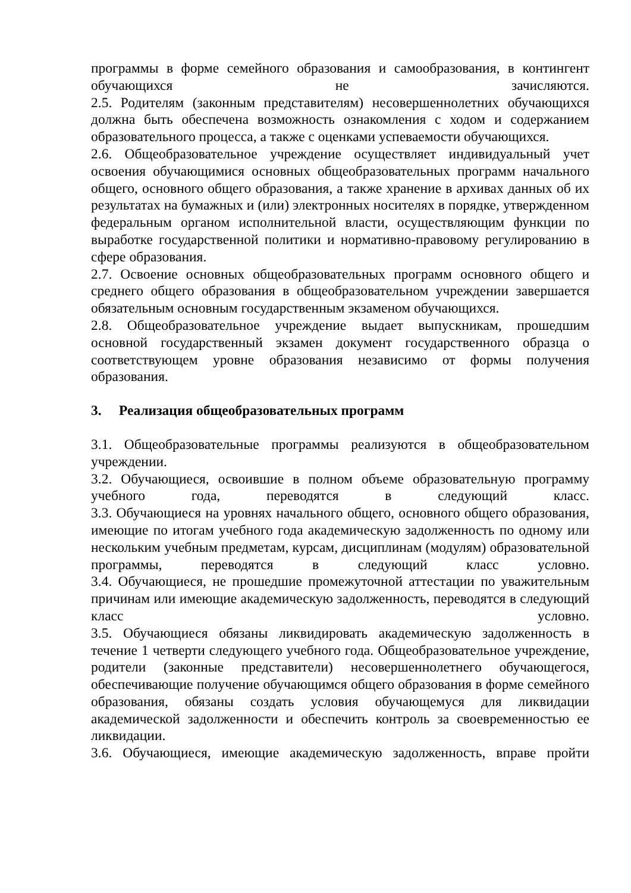программы в форме семейного образования и самообразования, в контингент обучающихся не зачисляются.
2.5. Родителям (законным представителям) несовершеннолетних обучающихся должна быть обеспечена возможность ознакомления с ходом и содержанием образовательного процесса, а также с оценками успеваемости обучающихся.
2.6. Общеобразовательное учреждение осуществляет индивидуальный учет освоения обучающимися основных общеобразовательных программ начального общего, основного общего образования, а также хранение в архивах данных об их результатах на бумажных и (или) электронных носителях в порядке, утвержденном федеральным органом исполнительной власти, осуществляющим функции по выработке государственной политики и нормативно-правовому регулированию в сфере образования.
2.7. Освоение основных общеобразовательных программ основного общего и среднего общего образования в общеобразовательном учреждении завершается обязательным основным государственным экзаменом обучающихся.
2.8. Общеобразовательное учреждение выдает выпускникам, прошедшим основной государственный экзамен документ государственного образца о соответствующем уровне образования независимо от формы получения образования.
3. Реализация общеобразовательных программ
3.1. Общеобразовательные программы реализуются в общеобразовательном учреждении.
3.2. Обучающиеся, освоившие в полном объеме образовательную программу учебного года, переводятся в следующий класс.
3.3. Обучающиеся на уровнях начального общего, основного общего образования, имеющие по итогам учебного года академическую задолженность по одному или нескольким учебным предметам, курсам, дисциплинам (модулям) образовательной программы, переводятся в следующий класс условно.
3.4. Обучающиеся, не прошедшие промежуточной аттестации по уважительным причинам или имеющие академическую задолженность, переводятся в следующий класс условно.
3.5. Обучающиеся обязаны ликвидировать академическую задолженность в течение 1 четверти следующего учебного года. Общеобразовательное учреждение, родители (законные представители) несовершеннолетнего обучающегося, обеспечивающие получение обучающимся общего образования в форме семейного образования, обязаны создать условия обучающемуся для ликвидации академической задолженности и обеспечить контроль за своевременностью ее ликвидации.
3.6. Обучающиеся, имеющие академическую задолженность, вправе пройти